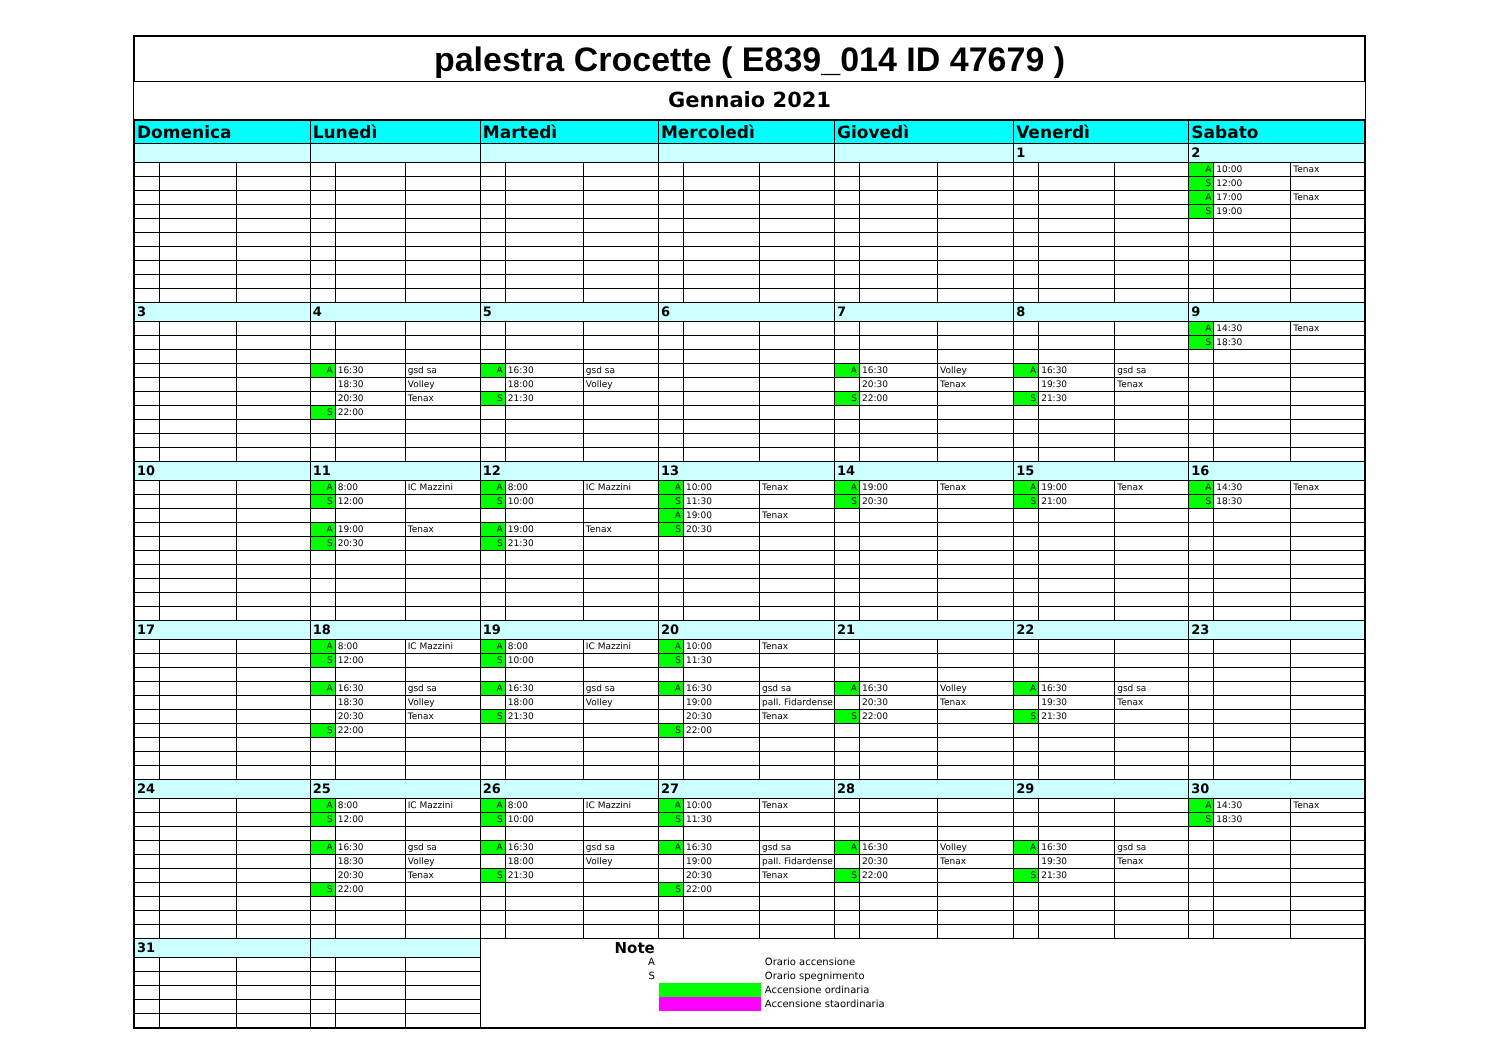palestra Crocette ( E839_014 ID 47679 )
Gennaio 2021
| Domenica | | | Lunedì | | | Martedì | | | Mercoledì | | | Giovedì | | | Venerdì | | | Sabato | | |
| | | | | | | | | | | | | | | | 1 | | | 2 | | |
| | | | | | | | | | | | | | | | | | | A | 10:00 | Tenax |
| | | | | | | | | | | | | | | | | | | S | 12:00 | |
| | | | | | | | | | | | | | | | | | | A | 17:00 | Tenax |
| | | | | | | | | | | | | | | | | | | S | 19:00 | |
| 3 | | | 4 | | | 5 | | | 6 | | | 7 | | | 8 | | | 9 | | |
| | | | | | | | | | | | | | | | | | | A | 14:30 | Tenax |
| | | | | | | | | | | | | | | | | | | S | 18:30 | |
| | | | A | 16:30 | gsd sa | A | 16:30 | gsd sa | | | | A | 16:30 | Volley | A | 16:30 | gsd sa | | | |
| | | | | 18:30 | Volley | | 18:00 | Volley | | | | | 20:30 | Tenax | | 19:30 | Tenax | | | |
| | | | | 20:30 | Tenax | S | 21:30 | | | | | S | 22:00 | | S | 21:30 | | | | |
| | | | S | 22:00 | | | | | | | | | | | | | | | | |
| 10 | | | 11 | | | 12 | | | 13 | | | 14 | | | 15 | | | 16 | | |
| | | | A | 8:00 | IC Mazzini | A | 8:00 | IC Mazzini | A | 10:00 | Tenax | A | 19:00 | Tenax | A | 19:00 | Tenax | A | 14:30 | Tenax |
| | | | S | 12:00 | | S | 10:00 | | S | 11:30 | | S | 20:30 | | S | 21:00 | | S | 18:30 | |
| | | | | | | | | | A | 19:00 | Tenax | | | | | | | | | |
| | | | A | 19:00 | Tenax | A | 19:00 | Tenax | S | 20:30 | | | | | | | | | | |
| | | | S | 20:30 | | S | 21:30 | | | | | | | | | | | | | |
| 17 | | | 18 | | | 19 | | | 20 | | | 21 | | | 22 | | | 23 | | |
| | | | A | 8:00 | IC Mazzini | A | 8:00 | IC Mazzini | A | 10:00 | Tenax | | | | | | | | | |
| | | | S | 12:00 | | S | 10:00 | | S | 11:30 | | | | | | | | | | |
| | | | A | 16:30 | gsd sa | A | 16:30 | gsd sa | A | 16:30 | gsd sa | A | 16:30 | Volley | A | 16:30 | gsd sa | | | |
| | | | | 18:30 | Volley | | 18:00 | Volley | | 19:00 | pall. Fidardense | | 20:30 | Tenax | | 19:30 | Tenax | | | |
| | | | | 20:30 | Tenax | S | 21:30 | | | 20:30 | Tenax | S | 22:00 | | S | 21:30 | | | | |
| | | | S | 22:00 | | | | | S | 22:00 | | | | | | | | | | |
| 24 | | | 25 | | | 26 | | | 27 | | | 28 | | | 29 | | | 30 | | |
| | | | A | 8:00 | IC Mazzini | A | 8:00 | IC Mazzini | A | 10:00 | Tenax | | | | | | | A | 14:30 | Tenax |
| | | | S | 12:00 | | S | 10:00 | | S | 11:30 | | | | | | | | S | 18:30 | |
| | | | A | 16:30 | gsd sa | A | 16:30 | gsd sa | A | 16:30 | gsd sa | A | 16:30 | Volley | A | 16:30 | gsd sa | | | |
| | | | | 18:30 | Volley | | 18:00 | Volley | | 19:00 | pall. Fidardense | | 20:30 | Tenax | | 19:30 | Tenax | | | |
| | | | | 20:30 | Tenax | S | 21:30 | | | 20:30 | Tenax | S | 22:00 | | S | 21:30 | | | | |
| | | | S | 22:00 | | | | | S | 22:00 | | | | | | | | | | |
| 31 | | | | | | Note A Orario accensione S Orario spegnimento Accensione ordinaria Accensione staordinaria | | | | | | | | | | | | | | |